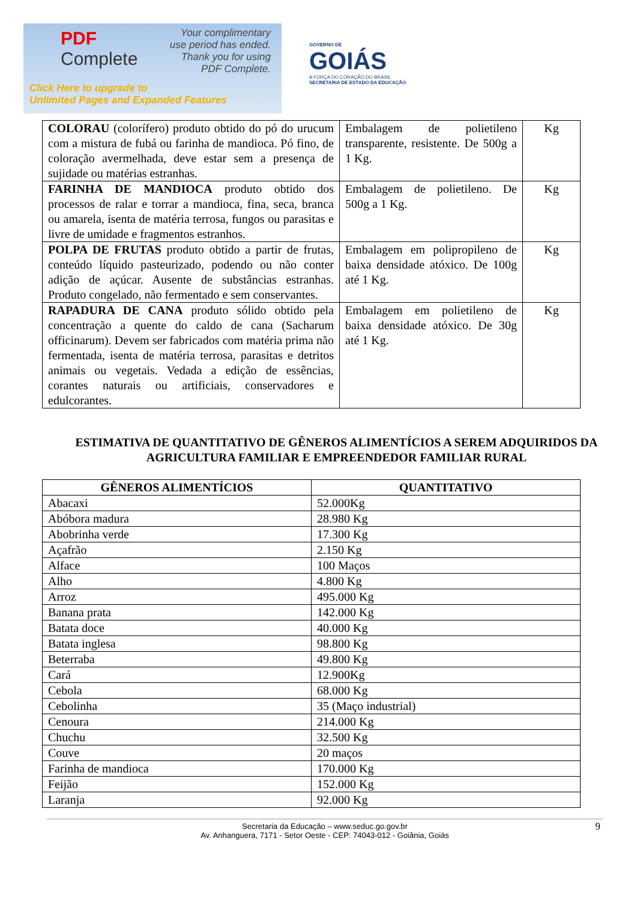PDF
Complete
Your complimentary
use period has ended.
Thank you for using
PDF Complete.
Click Here to upgrade to
Unlimited Pages and Expanded Features
GOVERNO DE
GOIÁS
A FORÇA DO CORAÇÃO DO BRASIL
SECRETARIA DE ESTADO DA EDUCAÇÃO
| COLORAU (colorífero) produto obtido do pó do urucum com a mistura de fubá ou farinha de mandioca. Pó fino, de coloração avermelhada, deve estar sem a presença de sujidade ou matérias estranhas. | Embalagem de polietileno transparente, resistente. De 500g a 1 Kg. | Kg |
| FARINHA DE MANDIOCA produto obtido dos processos de ralar e torrar a mandioca, fina, seca, branca ou amarela, isenta de matéria terrosa, fungos ou parasitas e livre de umidade e fragmentos estranhos. | Embalagem de polietileno. De 500g a 1 Kg. | Kg |
| POLPA DE FRUTAS produto obtido a partir de frutas, conteúdo líquido pasteurizado, podendo ou não conter adição de açúcar. Ausente de substâncias estranhas. Produto congelado, não fermentado e sem conservantes. | Embalagem em polipropileno de baixa densidade atóxico. De 100g até 1 Kg. | Kg |
| RAPADURA DE CANA produto sólido obtido pela concentração a quente do caldo de cana (Sacharum officinarum). Devem ser fabricados com matéria prima não fermentada, isenta de matéria terrosa, parasitas e detritos animais ou vegetais. Vedada a edição de essências, corantes naturais ou artificiais, conservadores e edulcorantes. | Embalagem em polietileno de baixa densidade atóxico. De 30g até 1 Kg. | Kg |
ESTIMATIVA DE QUANTITATIVO DE GÊNEROS ALIMENTÍCIOS A SEREM ADQUIRIDOS DA AGRICULTURA FAMILIAR E EMPREENDEDOR FAMILIAR RURAL
| GÊNEROS ALIMENTÍCIOS | QUANTITATIVO |
| --- | --- |
| Abacaxi | 52.000Kg |
| Abóbora madura | 28.980 Kg |
| Abobrinha verde | 17.300 Kg |
| Açafrão | 2.150 Kg |
| Alface | 100 Maços |
| Alho | 4.800 Kg |
| Arroz | 495.000 Kg |
| Banana prata | 142.000 Kg |
| Batata doce | 40.000 Kg |
| Batata inglesa | 98.800 Kg |
| Beterraba | 49.800 Kg |
| Cará | 12.900Kg |
| Cebola | 68.000 Kg |
| Cebolinha | 35 (Maço industrial) |
| Cenoura | 214.000 Kg |
| Chuchu | 32.500 Kg |
| Couve | 20 maços |
| Farinha de mandioca | 170.000 Kg |
| Feijão | 152.000 Kg |
| Laranja | 92.000 Kg |
Secretaria da Educação – www.seduc.go.gov.br
Av. Anhanguera, 7171 - Setor Oeste - CEP: 74043-012 - Goiânia, Goiás
9